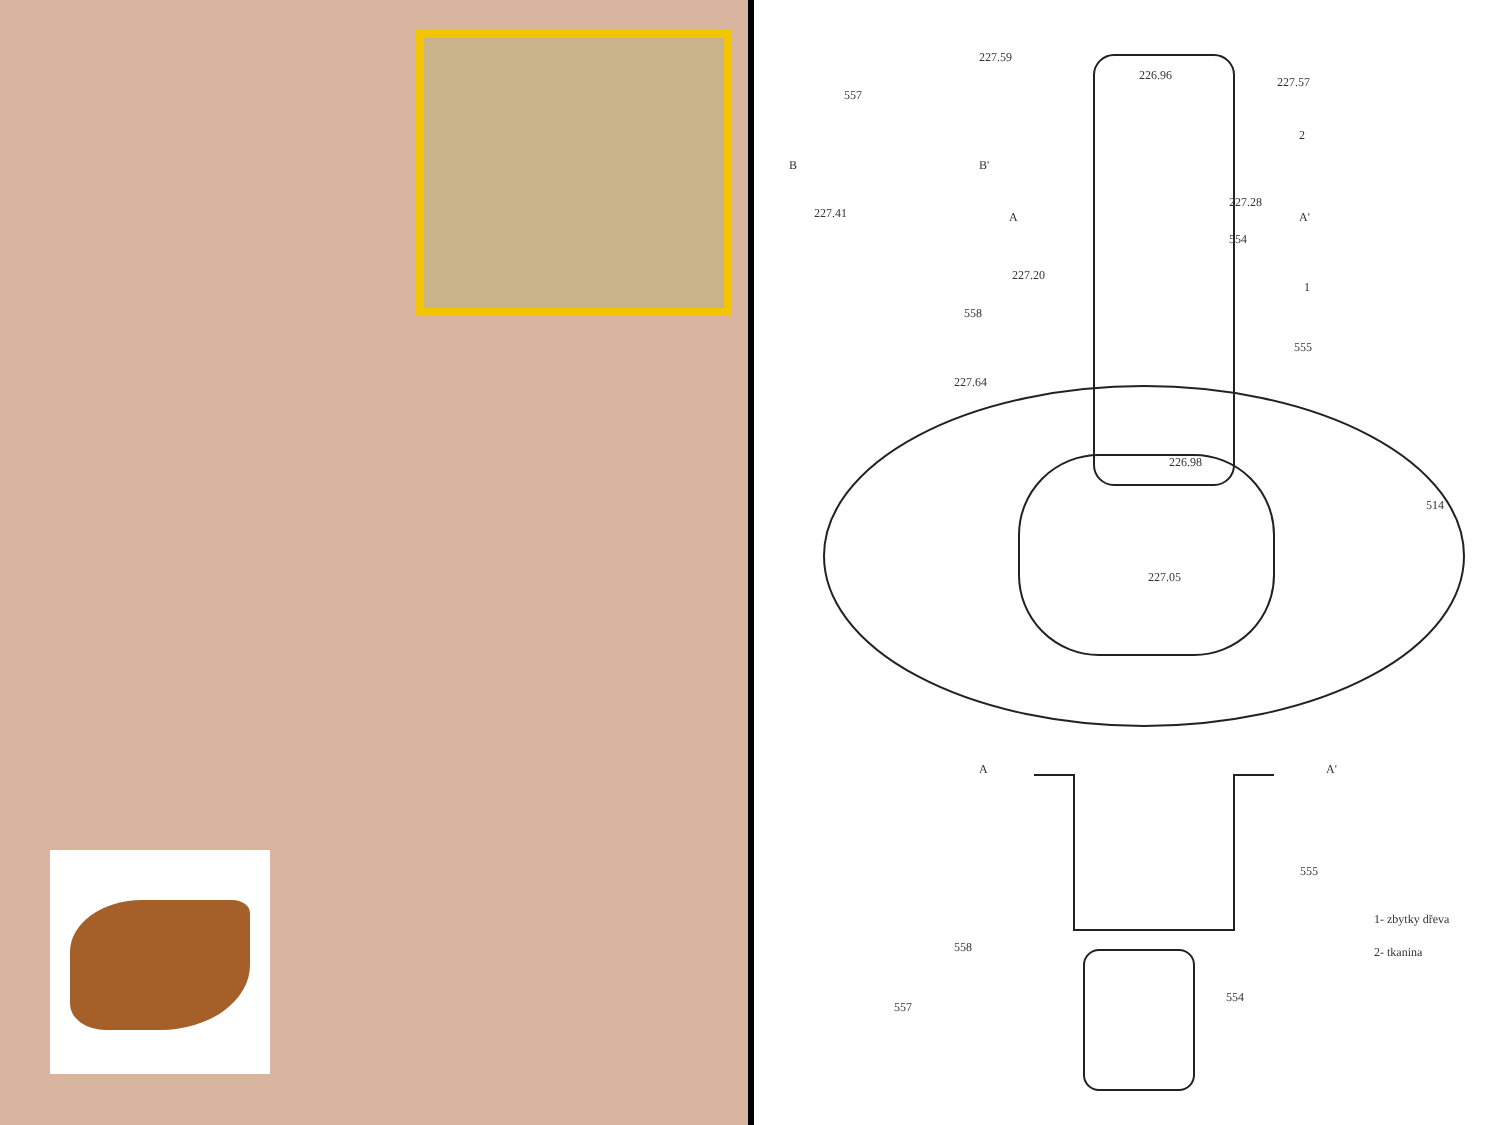227.59
226.96 227.57
557
2
B B'
227.41
227.28
A A'
554
227.20
1
558
555
227.64
226.98
514
227.05
A A'
555
1- zbytky dřeva
2- tkanina
558
557
554